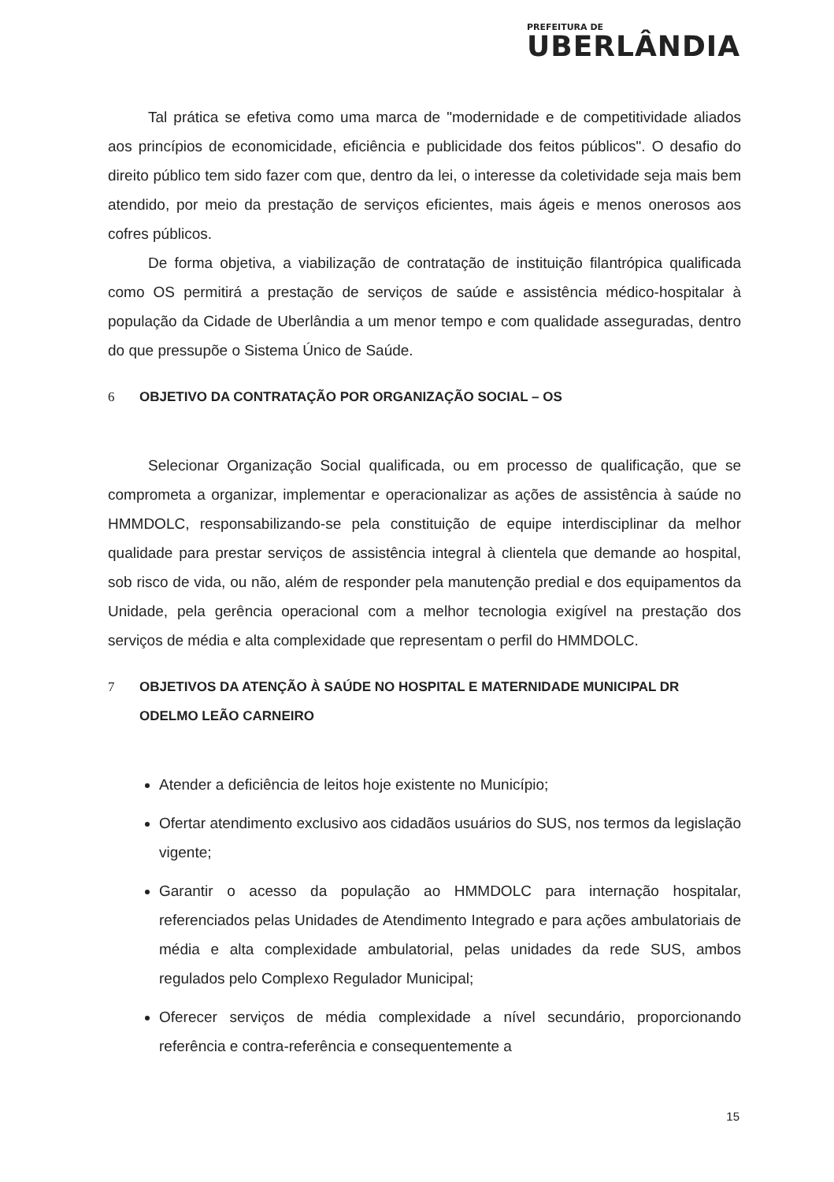PREFEITURA DE
UBERLÂNDIA
Tal prática se efetiva como uma marca de "modernidade e de competitividade aliados aos princípios de economicidade, eficiência e publicidade dos feitos públicos". O desafio do direito público tem sido fazer com que, dentro da lei, o interesse da coletividade seja mais bem atendido, por meio da prestação de serviços eficientes, mais ágeis e menos onerosos aos cofres públicos.
De forma objetiva, a viabilização de contratação de instituição filantrópica qualificada como OS permitirá a prestação de serviços de saúde e assistência médico-hospitalar à população da Cidade de Uberlândia a um menor tempo e com qualidade asseguradas, dentro do que pressupõe o Sistema Único de Saúde.
6 OBJETIVO DA CONTRATAÇÃO POR ORGANIZAÇÃO SOCIAL – OS
Selecionar Organização Social qualificada, ou em processo de qualificação, que se comprometa a organizar, implementar e operacionalizar as ações de assistência à saúde no HMMDOLC, responsabilizando-se pela constituição de equipe interdisciplinar da melhor qualidade para prestar serviços de assistência integral à clientela que demande ao hospital, sob risco de vida, ou não, além de responder pela manutenção predial e dos equipamentos da Unidade, pela gerência operacional com a melhor tecnologia exigível na prestação dos serviços de média e alta complexidade que representam o perfil do HMMDOLC.
7 OBJETIVOS DA ATENÇÃO À SAÚDE NO HOSPITAL E MATERNIDADE MUNICIPAL DR ODELMO LEÃO CARNEIRO
Atender a deficiência de leitos hoje existente no Município;
Ofertar atendimento exclusivo aos cidadãos usuários do SUS, nos termos da legislação vigente;
Garantir o acesso da população ao HMMDOLC para internação hospitalar, referenciados pelas Unidades de Atendimento Integrado e para ações ambulatoriais de média e alta complexidade ambulatorial, pelas unidades da rede SUS, ambos regulados pelo Complexo Regulador Municipal;
Oferecer serviços de média complexidade a nível secundário, proporcionando referência e contra-referência e consequentemente a
15